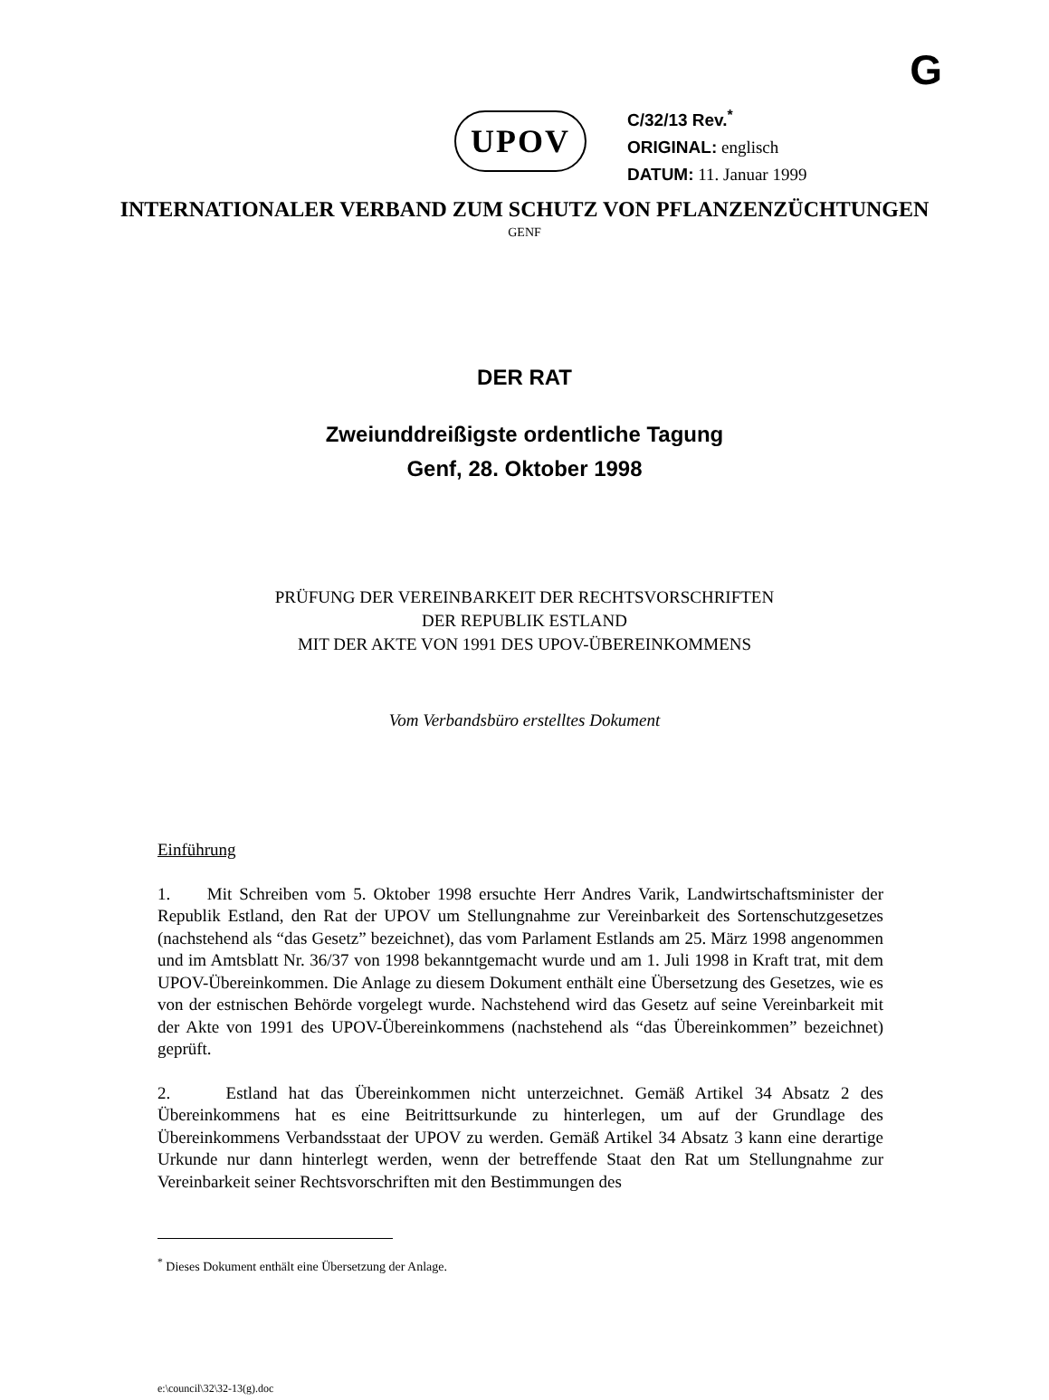G
UPOV
C/32/13 Rev.<sup>*</sup>
ORIGINAL: englisch
DATUM: 11. Januar 1999
INTERNATIONALER VERBAND ZUM SCHUTZ VON PFLANZENZÜCHTUNGEN
GENF
DER RAT
Zweiunddreißigste ordentliche Tagung
Genf, 28. Oktober 1998
PRÜFUNG DER VEREINBARKEIT DER RECHTSVORSCHRIFTEN
DER REPUBLIK ESTLAND
MIT DER AKTE VON 1991 DES UPOV-ÜBEREINKOMMENS
Vom Verbandsbüro erstelltes Dokument
Einführung
1. Mit Schreiben vom 5. Oktober 1998 ersuchte Herr Andres Varik, Landwirtschafts­minister der Republik Estland, den Rat der UPOV um Stellungnahme zur Vereinbarkeit des Sortenschutzgesetzes (nachstehend als “das Gesetz” bezeichnet), das vom Parlament Estlands am 25. März 1998 angenommen und im Amtsblatt Nr. 36/37 von 1998 bekanntgemacht wurde und am 1. Juli 1998 in Kraft trat, mit dem UPOV-Übereinkommen. Die Anlage zu diesem Dokument enthält eine Übersetzung des Gesetzes, wie es von der estnischen Behörde vorgelegt wurde. Nachstehend wird das Gesetz auf seine Vereinbarkeit mit der Akte von 1991 des UPOV-Übereinkommens (nachstehend als “das Übereinkommen” bezeichnet) geprüft.
2. Estland hat das Übereinkommen nicht unterzeichnet. Gemäß Artikel 34 Absatz 2 des Übereinkommens hat es eine Beitrittsurkunde zu hinterlegen, um auf der Grundlage des Übereinkommens Verbandsstaat der UPOV zu werden. Gemäß Artikel 34 Absatz 3 kann eine derartige Urkunde nur dann hinterlegt werden, wenn der betreffende Staat den Rat um Stellungnahme zur Vereinbarkeit seiner Rechtsvorschriften mit den Bestimmungen des
<sup>*</sup> Dieses Dokument enthält eine Übersetzung der Anlage.
e:\council\32\32-13(g).doc